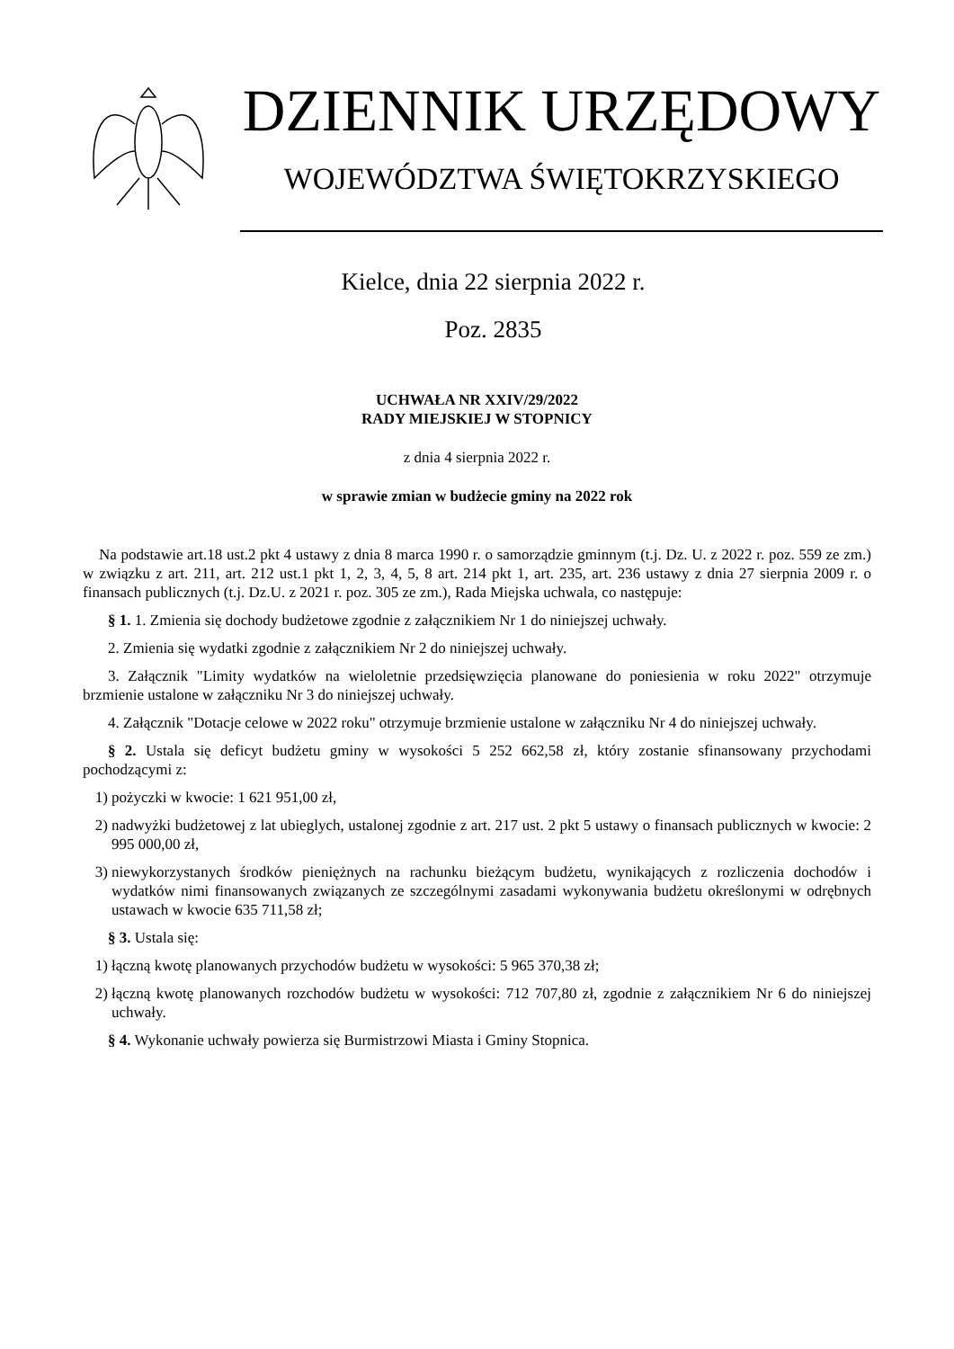DZIENNIK URZĘDOWY
WOJEWÓDZTWA ŚWIĘTOKRZYSKIEGO
Kielce, dnia 22 sierpnia 2022 r.
Poz. 2835
UCHWAŁA NR XXIV/29/2022
RADY MIEJSKIEJ W STOPNICY
z dnia 4 sierpnia 2022 r.
w sprawie zmian w budżecie gminy na 2022 rok
Na podstawie art.18 ust.2 pkt 4 ustawy z dnia 8 marca 1990 r. o samorządzie gminnym (t.j. Dz. U. z 2022 r. poz. 559 ze zm.) w związku z art. 211, art. 212 ust.1 pkt 1, 2, 3, 4, 5, 8 art. 214 pkt 1, art. 235, art. 236 ustawy z dnia 27 sierpnia 2009 r. o finansach publicznych (t.j. Dz.U. z 2021 r. poz. 305 ze zm.), Rada Miejska uchwala, co następuje:
§ 1. 1. Zmienia się dochody budżetowe zgodnie z załącznikiem Nr 1 do niniejszej uchwały.
2. Zmienia się wydatki zgodnie z załącznikiem Nr 2 do niniejszej uchwały.
3. Załącznik "Limity wydatków na wieloletnie przedsięwzięcia planowane do poniesienia w roku 2022" otrzymuje brzmienie ustalone w załączniku Nr 3 do niniejszej uchwały.
4. Załącznik "Dotacje celowe w 2022 roku" otrzymuje brzmienie ustalone w załączniku Nr 4 do niniejszej uchwały.
§ 2. Ustala się deficyt budżetu gminy w wysokości 5 252 662,58 zł, który zostanie sfinansowany przychodami pochodzącymi z:
1) pożyczki w kwocie: 1 621 951,00 zł,
2) nadwyżki budżetowej z lat ubieglych, ustalonej zgodnie z art. 217 ust. 2 pkt 5 ustawy o finansach publicznych w kwocie: 2 995 000,00 zł,
3) niewykorzystanych środków pieniężnych na rachunku bieżącym budżetu, wynikających z rozliczenia dochodów i wydatków nimi finansowanych związanych ze szczególnymi zasadami wykonywania budżetu określonymi w odrębnych ustawach w kwocie 635 711,58 zł;
§ 3. Ustala się:
1) łączną kwotę planowanych przychodów budżetu w wysokości: 5 965 370,38 zł;
2) łączną kwotę planowanych rozchodów budżetu w wysokości: 712 707,80 zł, zgodnie z załącznikiem Nr 6 do niniejszej uchwały.
§ 4. Wykonanie uchwały powierza się Burmistrzowi Miasta i Gminy Stopnica.